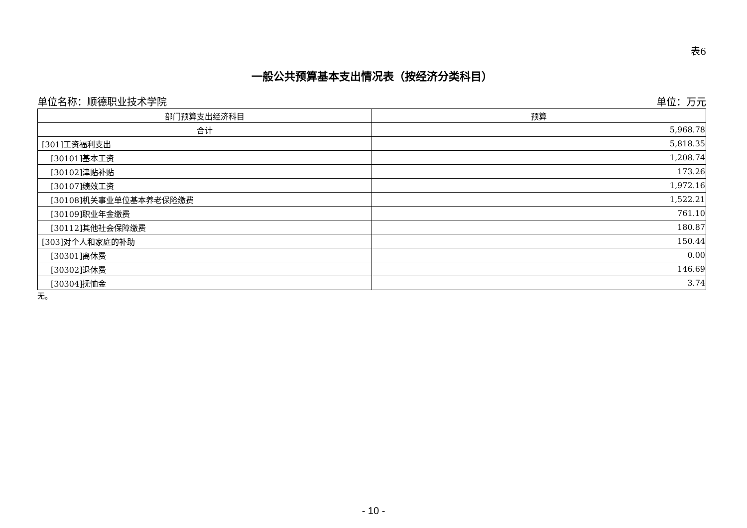表6
一般公共预算基本支出情况表（按经济分类科目）
单位名称：顺德职业技术学院 单位：万元
| 部门预算支出经济科目 | 预算 |
| --- | --- |
| 合计 | 5,968.78 |
| [301]工资福利支出 | 5,818.35 |
| [30101]基本工资 | 1,208.74 |
| [30102]津贴补贴 | 173.26 |
| [30107]绩效工资 | 1,972.16 |
| [30108]机关事业单位基本养老保险缴费 | 1,522.21 |
| [30109]职业年金缴费 | 761.10 |
| [30112]其他社会保障缴费 | 180.87 |
| [303]对个人和家庭的补助 | 150.44 |
| [30301]离休费 | 0.00 |
| [30302]退休费 | 146.69 |
| [30304]抚恤金 | 3.74 |
无。
- 10 -